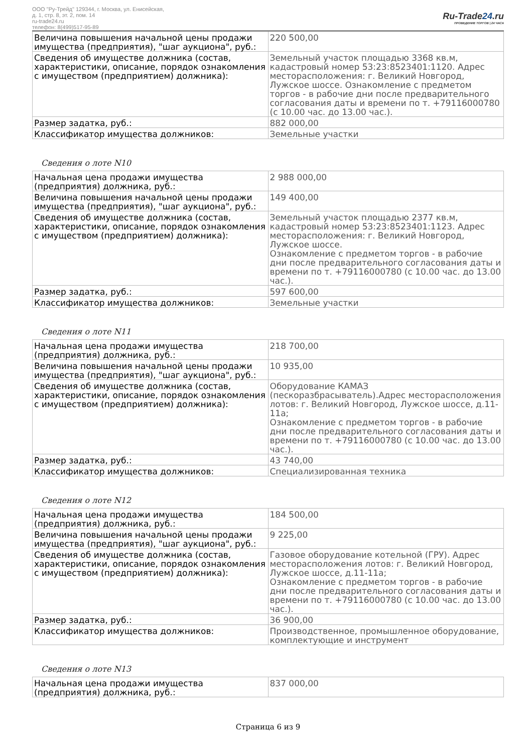ООО "Ру-Трейд" 129344, г. Москва, ул. Енисейская,
д. 1, стр. 8, эт. 2, пом. 14
ru-trade24.ru
телефон: 8(499)517-95-89
Ru-Trade24.ru
ПРОВЕДЕНИЕ ТОРГОВ | 24 ЧАСА
| Величина повышения начальной цены продажи имущества (предприятия), "шаг аукциона", руб.: | 220 500,00 |
| Сведения об имуществе должника (состав, характеристики, описание, порядок ознакомления с имуществом (предприятием) должника): | Земельный участок площадью 3368 кв.м, кадастровый номер 53:23:8523401:1120. Адрес месторасположения: г. Великий Новгород, Лужское шоссе. Ознакомление с предметом торгов - в рабочие дни после предварительного согласования даты и времени по т. +79116000780 (с 10.00 час. до 13.00 час.). |
| Размер задатка, руб.: | 882 000,00 |
| Классификатор имущества должников: | Земельные участки |
Сведения о лоте N10
| Начальная цена продажи имущества (предприятия) должника, руб.: | 2 988 000,00 |
| Величина повышения начальной цены продажи имущества (предприятия), "шаг аукциона", руб.: | 149 400,00 |
| Сведения об имуществе должника (состав, характеристики, описание, порядок ознакомления с имуществом (предприятием) должника): | Земельный участок площадью 2377 кв.м, кадастровый номер 53:23:8523401:1123. Адрес месторасположения: г. Великий Новгород, Лужское шоссе. Ознакомление с предметом торгов - в рабочие дни после предварительного согласования даты и времени по т. +79116000780 (с 10.00 час. до 13.00 час.). |
| Размер задатка, руб.: | 597 600,00 |
| Классификатор имущества должников: | Земельные участки |
Сведения о лоте N11
| Начальная цена продажи имущества (предприятия) должника, руб.: | 218 700,00 |
| Величина повышения начальной цены продажи имущества (предприятия), "шаг аукциона", руб.: | 10 935,00 |
| Сведения об имуществе должника (состав, характеристики, описание, порядок ознакомления с имуществом (предприятием) должника): | Оборудование КАМАЗ (пескоразбрасыватель).Адрес месторасположения лотов: г. Великий Новгород, Лужское шоссе, д.11-11а; Ознакомление с предметом торгов - в рабочие дни после предварительного согласования даты и времени по т. +79116000780 (с 10.00 час. до 13.00 час.). |
| Размер задатка, руб.: | 43 740,00 |
| Классификатор имущества должников: | Специализированная техника |
Сведения о лоте N12
| Начальная цена продажи имущества (предприятия) должника, руб.: | 184 500,00 |
| Величина повышения начальной цены продажи имущества (предприятия), "шаг аукциона", руб.: | 9 225,00 |
| Сведения об имуществе должника (состав, характеристики, описание, порядок ознакомления с имуществом (предприятием) должника): | Газовое оборудование котельной (ГРУ). Адрес месторасположения лотов: г. Великий Новгород, Лужское шоссе, д.11-11а; Ознакомление с предметом торгов - в рабочие дни после предварительного согласования даты и времени по т. +79116000780 (с 10.00 час. до 13.00 час.). |
| Размер задатка, руб.: | 36 900,00 |
| Классификатор имущества должников: | Производственное, промышленное оборудование, комплектующие и инструмент |
Сведения о лоте N13
| Начальная цена продажи имущества (предприятия) должника, руб.: | 837 000,00 |
Страница 6 из 9